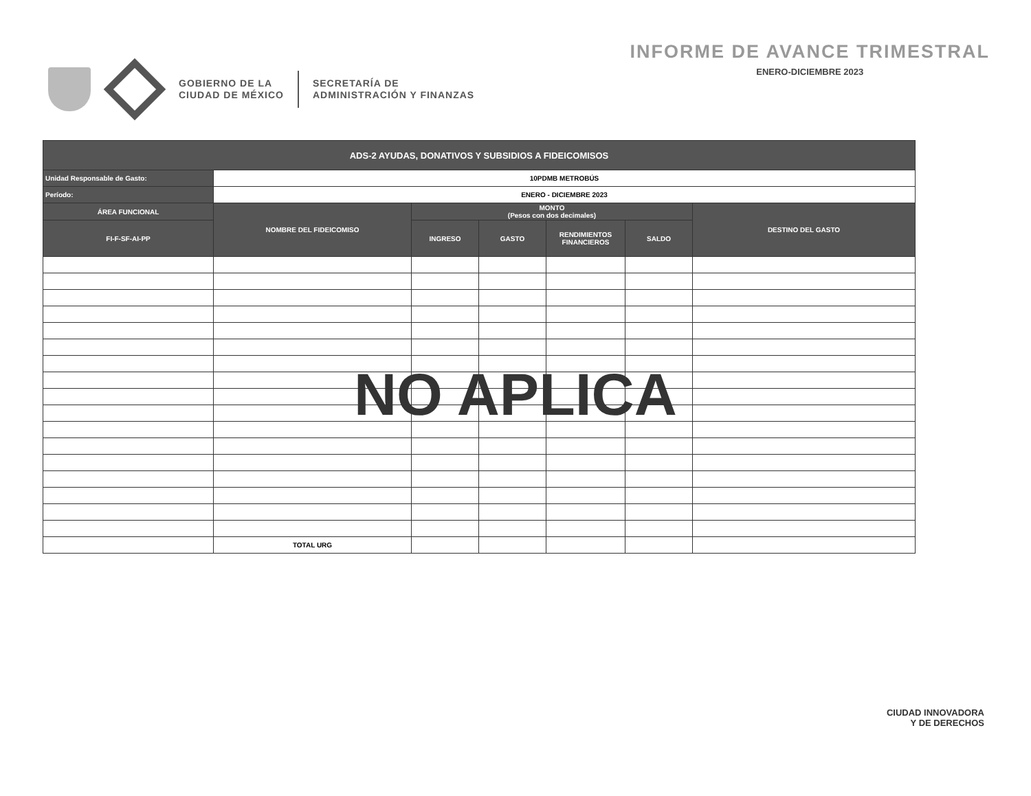GOBIERNO DE LA
CIUDAD DE MÉXICO
SECRETARÍA DE
ADMINISTRACIÓN Y FINANZAS
INFORME DE AVANCE TRIMESTRAL
ENERO-DICIEMBRE 2023
| ADS-2 AYUDAS, DONATIVOS Y SUBSIDIOS A FIDEICOMISOS | | | | | | |
| --- | --- | --- | --- | --- | --- | --- |
| Unidad Responsable de Gasto: | 10PDMB METROBÚS | | | | | |
| Período: | ENERO - DICIEMBRE 2023 | | | | | |
| ÁREA FUNCIONAL | NOMBRE DEL FIDEICOMISO | MONTO (Pesos con dos decimales) | | | | DESTINO DEL GASTO |
| FI-F-SF-AI-PP | | INGRESO | GASTO | RENDIMIENTOS FINANCIEROS | SALDO | |
| | TOTAL URG | | | | | |
NO APLICA
CIUDAD INNOVADORA
Y DE DERECHOS